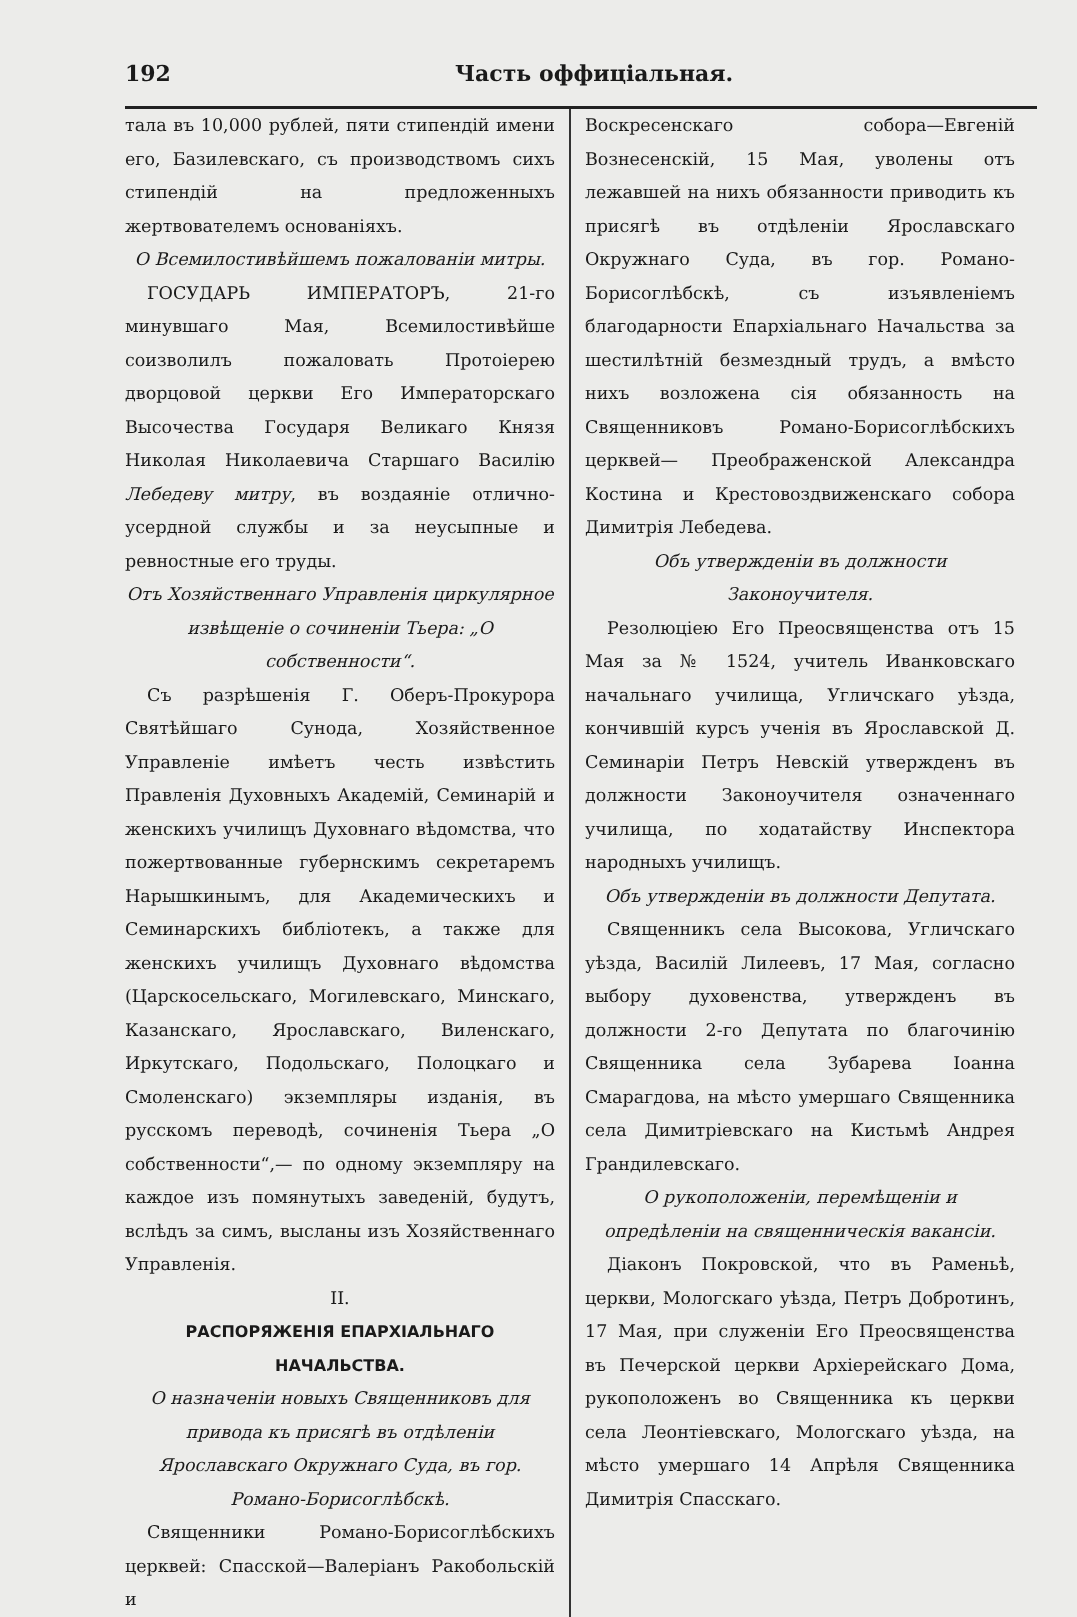192 Часть оффиціальная.
тала въ 10,000 рублей, пяти стипендій имени его, Базилевскаго, съ производствомъ сихъ стипендій на предложенныхъ жертвователемъ основаніяхъ.
О Всемилостивѣйшемъ пожалованіи митры.
ГОСУДАРЬ ИМПЕРАТОРЪ, 21-го минувшаго Мая, Всемилостивѣйше соизволилъ пожаловать Протоіерею дворцовой церкви Его Императорскаго Высочества Государя Великаго Князя Николая Николаевича Старшаго Василію Лебедеву митру, въ воздаяніе отлично-усердной службы и за неусыпные и ревностные его труды.
Отъ Хозяйственнаго Управленія циркулярное извѣщеніе о сочиненіи Тьера: „О собственности“.
Съ разрѣшенія Г. Оберъ-Прокурора Святѣйшаго Сунода, Хозяйственное Управленіе имѣетъ честь извѣстить Правленія Духовныхъ Академій, Семинарій и женскихъ училищъ Духовнаго вѣдомства, что пожертвованные губернскимъ секретаремъ Нарышкинымъ, для Академическихъ и Семинарскихъ библіотекъ, а также для женскихъ училищъ Духовнаго вѣдомства (Царскосельскаго, Могилевскаго, Минскаго, Казанскаго, Ярославскаго, Виленскаго, Иркутскаго, Подольскаго, Полоцкаго и Смоленскаго) экземпляры изданія, въ русскомъ переводѣ, сочиненія Тьера „О собственности“,— по одному экземпляру на каждое изъ помянутыхъ заведеній, будутъ, вслѣдъ за симъ, высланы изъ Хозяйственнаго Управленія.
II.
РАСПОРЯЖЕНІЯ ЕПАРХІАЛЬНАГО НАЧАЛЬСТВА.
О назначеніи новыхъ Священниковъ для привода къ присягѣ въ отдѣленіи Ярославскаго Окружнаго Суда, въ гор. Романо-Борисоглѣбскѣ.
Священники Романо-Борисоглѣбскихъ церквей: Спасской—Валеріанъ Ракобольскій и
Воскресенскаго собора—Евгеній Вознесенскій, 15 Мая, уволены отъ лежавшей на нихъ обязанности приводить къ присягѣ въ отдѣленіи Ярославскаго Окружнаго Суда, въ гор. Романо-Борисоглѣбскѣ, съ изъявленіемъ благодарности Епархіальнаго Начальства за шестилѣтній безмездный трудъ, а вмѣсто нихъ возложена сія обязанность на Священниковъ Романо-Борисоглѣбскихъ церквей— Преображенской Александра Костина и Крестовоздвиженскаго собора Димитрія Лебедева.
Объ утвержденіи въ должности Законоучителя.
Резолюціею Его Преосвященства отъ 15 Мая за № 1524, учитель Иванковскаго начальнаго училища, Угличскаго уѣзда, кончившій курсъ ученія въ Ярославской Д. Семинаріи Петръ Невскій утвержденъ въ должности Законоучителя означеннаго училища, по ходатайству Инспектора народныхъ училищъ.
Объ утвержденіи въ должности Депутата.
Священникъ села Высокова, Угличскаго уѣзда, Василій Лилеевъ, 17 Мая, согласно выбору духовенства, утвержденъ въ должности 2-го Депутата по благочинію Священника села Зубарева Іоанна Смарагдова, на мѣсто умершаго Священника села Димитріевскаго на Кистьмѣ Андрея Грандилевскаго.
О рукоположеніи, перемѣщеніи и опредѣленіи на священническія вакансіи.
Діаконъ Покровской, что въ Раменьѣ, церкви, Мологскаго уѣзда, Петръ Добротинъ, 17 Мая, при служеніи Его Преосвященства въ Печерской церкви Архіерейскаго Дома, рукоположенъ во Священника къ церкви села Леонтіевскаго, Мологскаго уѣзда, на мѣсто умершаго 14 Апрѣля Священника Димитрія Спасскаго.